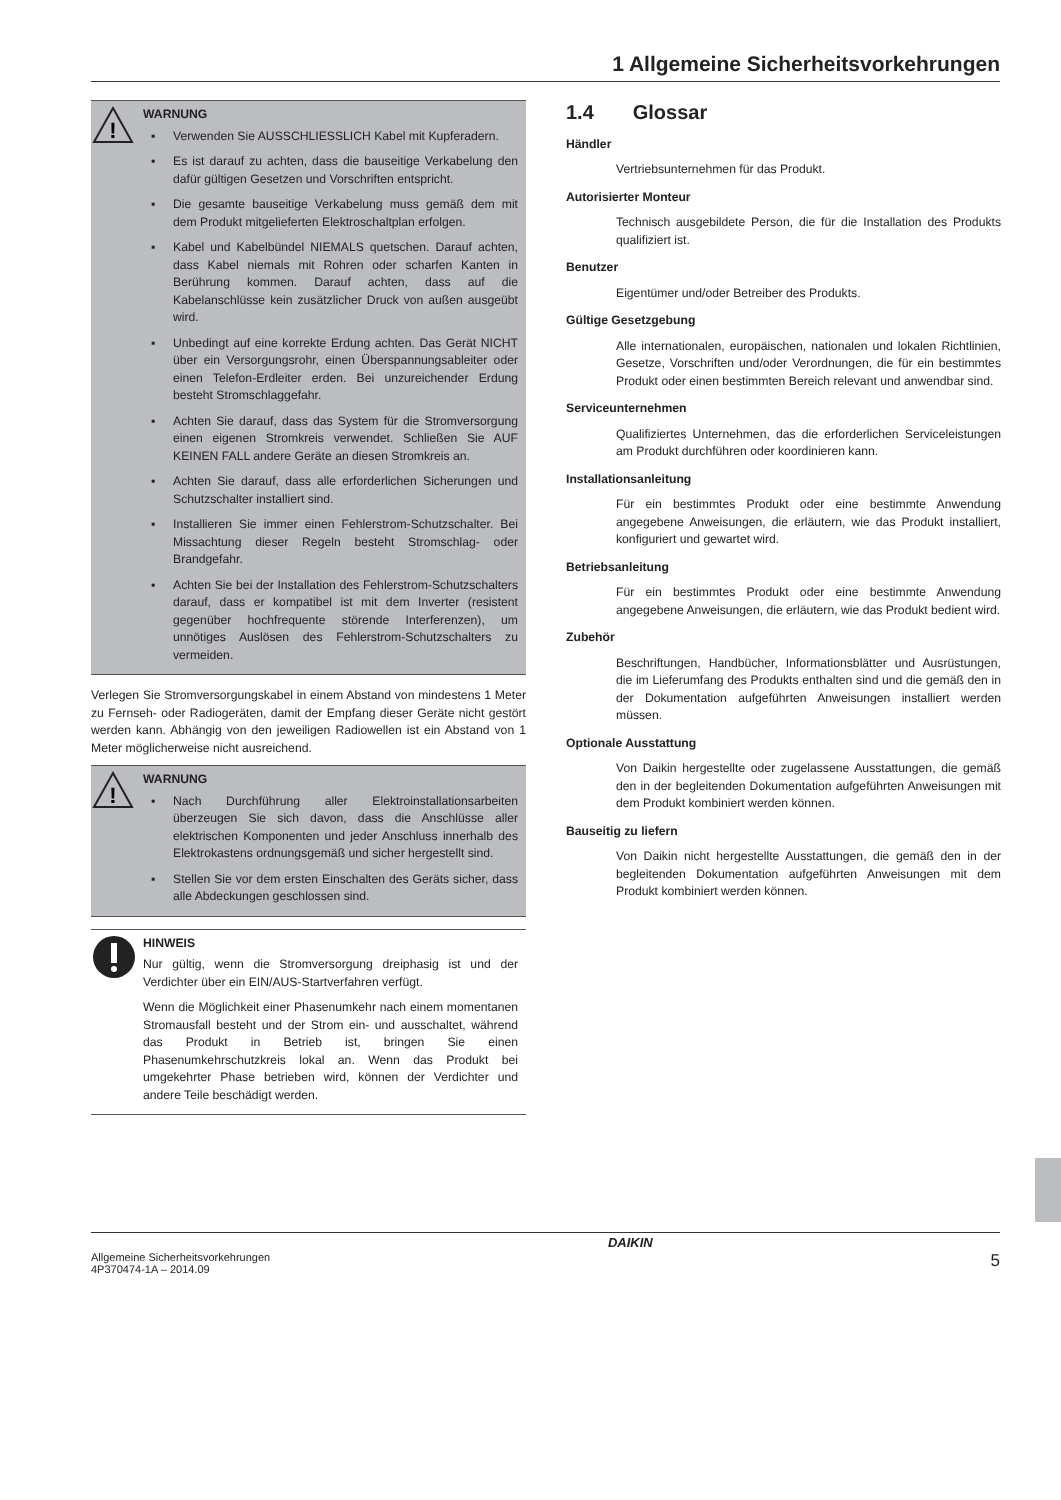1 Allgemeine Sicherheitsvorkehrungen
!
WARNUNG
▪ Verwenden Sie AUSSCHLIESSLICH Kabel mit Kupferadern.
▪ Es ist darauf zu achten, dass die bauseitige Verkabelung den dafür gültigen Gesetzen und Vorschriften entspricht.
▪ Die gesamte bauseitige Verkabelung muss gemäß dem mit dem Produkt mitgelieferten Elektroschaltplan erfolgen.
▪ Kabel und Kabelbündel NIEMALS quetschen. Darauf achten, dass Kabel niemals mit Rohren oder scharfen Kanten in Berührung kommen. Darauf achten, dass auf die Kabelanschlüsse kein zusätzlicher Druck von außen ausgeübt wird.
▪ Unbedingt auf eine korrekte Erdung achten. Das Gerät NICHT über ein Versorgungsrohr, einen Überspannungsableiter oder einen Telefon-Erdleiter erden. Bei unzureichender Erdung besteht Stromschlaggefahr.
▪ Achten Sie darauf, dass das System für die Stromversorgung einen eigenen Stromkreis verwendet. Schließen Sie AUF KEINEN FALL andere Geräte an diesen Stromkreis an.
▪ Achten Sie darauf, dass alle erforderlichen Sicherungen und Schutzschalter installiert sind.
▪ Installieren Sie immer einen Fehlerstrom-Schutzschalter. Bei Missachtung dieser Regeln besteht Stromschlag- oder Brandgefahr.
▪ Achten Sie bei der Installation des Fehlerstrom-Schutzschalters darauf, dass er kompatibel ist mit dem Inverter (resistent gegenüber hochfrequente störende Interferenzen), um unnötiges Auslösen des Fehlerstrom-Schutzschalters zu vermeiden.
Verlegen Sie Stromversorgungskabel in einem Abstand von mindestens 1 Meter zu Fernseh- oder Radiogeräten, damit der Empfang dieser Geräte nicht gestört werden kann. Abhängig von den jeweiligen Radiowellen ist ein Abstand von 1 Meter möglicherweise nicht ausreichend.
!
WARNUNG
▪ Nach Durchführung aller Elektroinstallationsarbeiten überzeugen Sie sich davon, dass die Anschlüsse aller elektrischen Komponenten und jeder Anschluss innerhalb des Elektrokastens ordnungsgemäß und sicher hergestellt sind.
▪ Stellen Sie vor dem ersten Einschalten des Geräts sicher, dass alle Abdeckungen geschlossen sind.
HINWEIS
Nur gültig, wenn die Stromversorgung dreiphasig ist und der Verdichter über ein EIN/AUS-Startverfahren verfügt.
Wenn die Möglichkeit einer Phasenumkehr nach einem momentanen Stromausfall besteht und der Strom ein- und ausschaltet, während das Produkt in Betrieb ist, bringen Sie einen Phasenumkehrschutzkreis lokal an. Wenn das Produkt bei umgekehrter Phase betrieben wird, können der Verdichter und andere Teile beschädigt werden.
1.4 Glossar
Händler
Vertriebsunternehmen für das Produkt.
Autorisierter Monteur
Technisch ausgebildete Person, die für die Installation des Produkts qualifiziert ist.
Benutzer
Eigentümer und/oder Betreiber des Produkts.
Gültige Gesetzgebung
Alle internationalen, europäischen, nationalen und lokalen Richtlinien, Gesetze, Vorschriften und/oder Verordnungen, die für ein bestimmtes Produkt oder einen bestimmten Bereich relevant und anwendbar sind.
Serviceunternehmen
Qualifiziertes Unternehmen, das die erforderlichen Serviceleistungen am Produkt durchführen oder koordinieren kann.
Installationsanleitung
Für ein bestimmtes Produkt oder eine bestimmte Anwendung angegebene Anweisungen, die erläutern, wie das Produkt installiert, konfiguriert und gewartet wird.
Betriebsanleitung
Für ein bestimmtes Produkt oder eine bestimmte Anwendung angegebene Anweisungen, die erläutern, wie das Produkt bedient wird.
Zubehör
Beschriftungen, Handbücher, Informationsblätter und Ausrüstungen, die im Lieferumfang des Produkts enthalten sind und die gemäß den in der Dokumentation aufgeführten Anweisungen installiert werden müssen.
Optionale Ausstattung
Von Daikin hergestellte oder zugelassene Ausstattungen, die gemäß den in der begleitenden Dokumentation aufgeführten Anweisungen mit dem Produkt kombiniert werden können.
Bauseitig zu liefern
Von Daikin nicht hergestellte Ausstattungen, die gemäß den in der begleitenden Dokumentation aufgeführten Anweisungen mit dem Produkt kombiniert werden können.
Allgemeine Sicherheitsvorkehrungen
4P370474-1A – 2014.09
DAIKIN
5